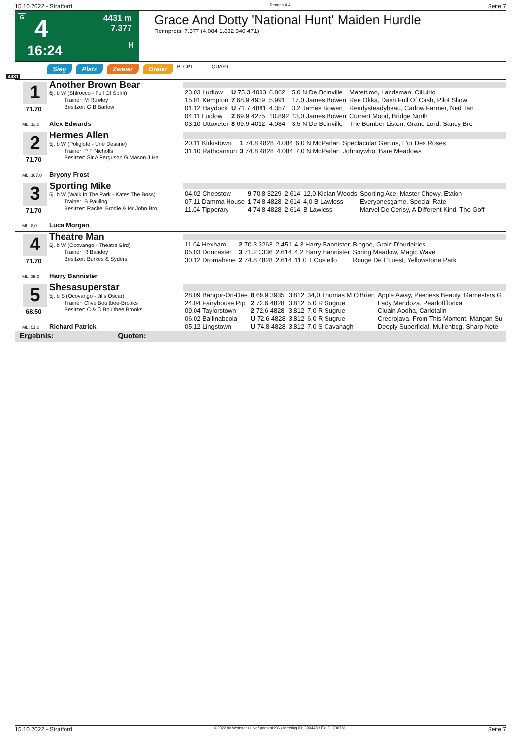15.10.2022 - Stratford Rennen # 4 Seite 7
G 4 4431 m
7.377
H 16:24
Grace And Dotty 'National Hunt' Maiden Hurdle
Rennpreis: 7.377 (4.084 1.882 940 471)
4431
Sieg Platz Zweier Dreier PLCPT QUAPT
1
71.70
ML: 13,0
Another Brown Bear
6j. b W (Shirocco - Full Of Spirit)
Trainer: M Rowley
Besitzer: G B Barlow
Alex Edwards
| 23.03 Ludlow | U 75.3 4033 | 6.862 | 5,0 N De Boinville | Marettimo, Landsman, Cilluirid |
| 15.01 Kempton | 7 68.9 4939 | 5.991 | 17,0 James Bowen | Ree Okka, Dash Full Of Cash, Pilot Show |
| 01.12 Haydock | U 71.7 4881 | 4.357 | 3,2 James Bowen | Readysteadybeau, Carlow Farmer, Ned Tan |
| 04.11 Ludlow | 2 69.9 4275 | 10.892 | 13,0 James Bowen | Current Mood, Bridge North |
| 03.10 Uttoxeter | 8 69.9 4012 | 4.084 | 3,5 N De Boinville | The Bomber Liston, Grand Lord, Sandy Bro |
2
71.70
ML: 167,0
Hermes Allen
5j. b W (Poliglote - Une Destine)
Trainer: P F Nicholls
Besitzer: Sir A Ferguson G Mason J Ha
Bryony Frost
| 20.11 Kirkistown | 1 74.8 4828 | 4.084 | 6,0 N McParlan | Spectacular Genius, L'or Des Roses |
| 31.10 Rathcannon | 3 74.8 4828 | 4.084 | 7,0 N McParlan | Johnnywho, Bare Meadows |
3
71.70
ML: 8,0
Sporting Mike
5j. b W (Walk In The Park - Kates The Boss)
Trainer: B Pauling
Besitzer: Rachel Brodie & Mr John Bro
Luca Morgan
| 04.02 Chepstow | 9 70.8 3229 | 2.614 | 12,0 Kielan Woods | Sporting Ace, Master Chewy, Etalon |
| 07.11 Damma House | 1 74.8 4828 | 2.614 | 4,0 B Lawless | Everyonesgame, Special Rate |
| 11.04 Tipperary | 4 74.8 4828 | 2.614 | B Lawless | Marvel De Cerisy, A Different Kind, The Goff |
4
71.70
ML: 35,0
Theatre Man
6j. b W (Ocovango - Theatre Bird)
Trainer: R Bandey
Besitzer: Burkes & Syders
Harry Bannister
| 11.04 Hexham | 2 70.3 3263 | 2.451 | 4,3 Harry Bannister | Bingoo, Grain D'oudairies |
| 05.03 Doncaster | 3 71.2 3336 | 2.614 | 4,2 Harry Bannister | Spring Meadow, Magic Wave |
| 30.12 Dromahane | 2 74.8 4828 | 2.614 | 11,0 T Costello | Rouge De L'quest, Yellowstone Park |
5
68.50
ML: 51,0
Shesasuperstar
5j. b S (Ocovango - Jills Oscar)
Trainer: Clive Boultbee-Brooks
Besitzer: C & C Boultbee Brooks
Richard Patrick
| 28.09 Bangor-On-Dee | 8 69.9 3935 | 3.812 | 34,0 Thomas M O'Brien | Apple Away, Peerless Beauty, Gamesters G |
| 24.04 Fairyhouse Ptp | 2 72.6 4828 | 3.812 | 5,0 R Sugrue | Lady Mendoza, Pearloffflorida |
| 09.04 Taylorstown | 2 72.6 4828 | 3.812 | 7,0 R Sugrue | Cluain Aodha, Carlotalin |
| 06.02 Ballinaboola | U 72.6 4828 | 3.812 | 6,0 R Sugrue | Credrojava, From This Moment, Mangan Su |
| 05.12 Lingstown | U 74.8 4828 | 3.812 | 7,0 S Cavanagh | Deeply Superficial, Mullenbeg, Sharp Note |
Ergebnis: Quoten:
15.10.2022 - Stratford ©2022 by Wettstar / LiveSports.at KG / Meeting ID: 290448 / ExtID: 236781 Seite 7